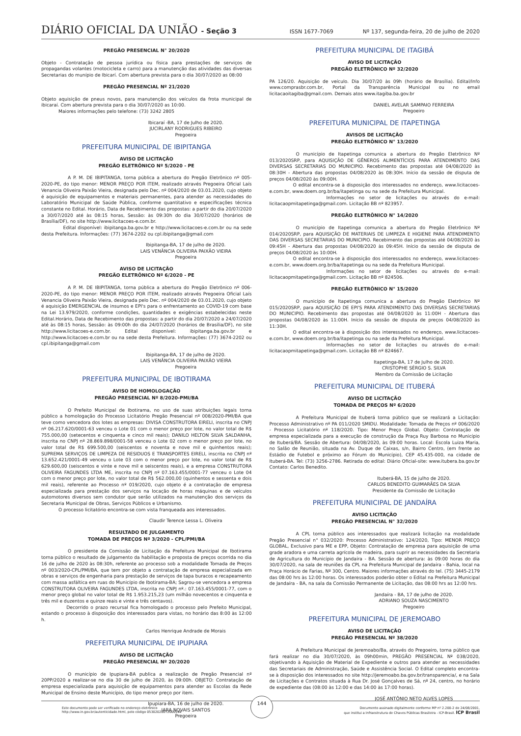DIÁRIO OFICIAL DA UNIÃO - Seção 3
ISSN 1677-7069 Nº 137, segunda-feira, 20 de julho de 2020
PREGÃO PRESENCIAL N° 20/2020
Objeto - Contratação de pessoa jurídica ou física para prestações de serviços de propagandas volantes (motocicleta e carro) para a manutenção das atividades das diversas Secretarias do munípio de Ibicarí. Com abertura prevista para o dia 30/07/2020 as 08:00
PREGÃO PRESENCIAL Nº 21/2020
Objeto aquisição de pneus novos, para manutenção dos veículos da frota municipal de ibicaraí. Com abertura prevista para o dia 30/07/2020 as 10:00.
Maiores informações pelo telefone: (73) 3242 2805
Ibicaraí -BA, 17 de Julho de 2020.
JUCIRLANY RODRIGUES RIBEIRO
Pregoeira
PREFEITURA MUNICIPAL DE IBIPITANGA
AVISO DE LICITAÇÃO
PREGÃO ELETRÔNICO Nº 5/2020 - PE
A P. M. DE IBIPITANGA, torna pública a abertura do Pregão Eletrônico nº 005-2020-PE, do tipo menor: MENOR PREÇO POR ITEM, realizado através Pregoeira Oficial Laís Venancia Oliveira Paixão Vieira, designada pelo Dec. nº 004/2020 de 03.01.2020, cujo objeto é aquisição de equipamentos e materiais permanentes, para atender as necessidades do Laboratório Municipal de Saúde Pública, conforme quantitativo e especificações técnica constante no Edital. Horário, Data de Recebimento das propostas: a partir do dia 20/07/2020 a 30/07/2020 até às 08:15 horas, Sessão: às 09:30h do dia 30/07/2020 (horários de Brasília/DF), no site http://www.licitacoes-e.com.br.
Edital disponível: ibipitanga.ba.gov.br e http://www.licitacoes-e.com.br ou na sede desta Prefeitura. Informações: (77) 3674-2202 ou cpl.ibipitanga@gmail.com
Ibipitanga-BA, 17 de julho de 2020.
LAIS VENÂNCIA OLIVEIRA PAIXÃO VIEIRA
Pregoeira
AVISO DE LICITAÇÃO
PREGÃO ELETRÔNICO Nº 6/2020 - PE
A P. M. DE IBIPITANGA, torna pública a abertura do Pregão Eletrônico nº 006-2020-PE, do tipo menor: MENOR PREÇO POR ITEM, realizado através Pregoeira Oficial Laís Venancia Oliveira Paixão Vieira, designada pelo Dec. nº 004/2020 de 03.01.2020, cujo objeto é aquisição EMERGENCIAL de insumos e EPI's para o enfrentamento ao COVID-19 com base na Lei 13.979/2020, conforme condições, quantidades e exigências estabelecidas neste Edital.Horário, Data de Recebimento das propostas: a partir do dia 20/07/2020 a 24/07/2020 até às 08:15 horas, Sessão: às 09:00h do dia 24/07/2020 (horários de Brasília/DF), no site http://www.licitacoes-e.com.br. Edital disponível: ibipitanga.ba.gov.br e http://www.licitacoes-e.com.br ou na sede desta Prefeitura. Informações: (77) 3674-2202 ou cpl.ibipitanga@gmail.com
Ibipitanga-BA, 17 de julho de 2020.
LAIS VENÂNCIA OLIVEIRA PAIXÃO VIEIRA
Pregoeira
PREFEITURA MUNICIPAL DE IBOTIRAMA
AVISO DE HOMOLOGAÇÃO
PREGÃO PRESENCIAL Nº 8/2020-PMI/BA
O Prefeito Municipal de Ibotirama, no uso de suas atribuições legais torna público a homologação do Processo Licitatório Pregão Presencial nº 008/2020-PMI/BA que teve como vencedora dos lotes as empresas: DIVISA CONSTRUTORA EIRELI, inscrita no CNPJ nº 06.217.620/0001-63 venceu o Lote 01 com o menor preço por lote, no valor total de R$ 755.000,00 (setecentos e cinquenta e cinco mil reais); DANILO HELTON SILVA SALDANHA, inscrita no CNPJ nº 28.869.898/0001-58 venceu o Lote 02 com o menor preço por lote, no valor total de R$ 699.500,00 (seiscentos e noventa e nove mil e quinhentos reais); SUPREMA SERVIÇOS DE LIMPEZA DE RESIDUOS E TRANSPORTES EIRELI, inscrita no CNPJ nº 13.652.421/0001-49 venceu o Lote 03 com o menor preço por lote, no valor total de R$ 629.600,00 (seiscentos e vinte e nove mil e seiscentos reais), e a empresa CONSTRUTORA OLIVEIRA FAGUNDES LTDA ME, inscrita no CNPJ nº 07.163.455/0001-77 venceu o Lote 04 com o menor preço por lote, no valor total de R$ 562.000,00 (quinhentos e sessenta e dois mil reais), referente ao Processo nº 019/2020, cujo objeto é a contratação de empresa especializada para prestação dos serviços na locação de horas máquinas e de veículos automotores diversos sem condutor que serão utilizados na manutenção dos serviços da Secretaria Municipal de Obras, Serviços Públicos e Urbanismo.
O processo licitatório encontra-se com vista franqueada aos interessados.
Claudir Terence Lessa L. Oliveira
RESULTADO DE JULGAMENTO
TOMADA DE PREÇOS Nº 3/2020 - CPL/PMI/BA
O presidente da Comissão de Licitação da Prefeitura Municipal de Ibotirama torna público o resultado de julgamento da habilitação e proposta de preços ocorrida no dia 16 de julho de 2020 às 08:30h, referente ao processo sob a modalidade Tomada de Preços nº 003/2020-CPL/PMI/BA, que tem por objeto a contratação de empresa especializada em obras e serviços de engenharia para prestação de serviços de tapa buracos e recapeamento com massa asfáltica em ruas do Município de Ibotirama-BA; Sagrou-se vencedora a empresa CONSTRUTORA OLIVEIRA FAGUNDES LTDA, inscrita no CNPJ nº.: 07.163.455/0001-77, com o menor preço global no valor total de R$ 1.953.215,23 (um milhão novecentos e cinquenta e três mil e duzentos e quinze reais e vinte e três centavos).
Decorrido o prazo recursal fica homologado o processo pelo Prefeito Municipal, estando o processo à disposição dos interessados para vistas, no horário das 8:00 às 12:00 h.
Carlos Henrique Andrade de Morais
PREFEITURA MUNICIPAL DE IPUPIARA
AVISO DE LICITAÇÃO
PREGÃO PRESENCIAL Nº 20/2020
O município de Ipupiara-BA publica a realização de Pregão Presencial nº 20PP/2020 a realizar-se no dia 30 de julho de 2020, às 09:00h. OBJETO: Contratação de empresa especializada para aquisição de equipamentos para atender as Escolas da Rede Municipal de Ensino deste Município, do tipo menor preço por item.
Ipupiara-BA, 16 de julho de 2020.
IARA NOVAIS SANTOS
Pregoeira
PREFEITURA MUNICIPAL DE ITAGIBÁ
AVISO DE LICITAÇÃO
PREGÃO ELETRÔNICO Nº 32/2020
PA 126/20. Aquisição de veículo. Dia 30/07/20 às 09h (horário de Brasília). Edital/Info www.comprasbr.com.br, Portal da Transparência Municipal ou no email licitacaoitagiba@gmail.com. Demais atos www.itagiba.ba.gov.br
DANIEL AVELAR SAMPAIO FERREIRA
Pregoeiro
PREFEITURA MUNICIPAL DE ITAPETINGA
AVISOS DE LICITAÇÃO
PREGÃO ELETRÔNICO N° 13/2020
O município de Itapetinga comunica a abertura do Pregão Eletrônico Nº 013/2020SRP, para AQUISIÇÃO DE GÊNEROS ALIMENTÍCIOS PARA ATENDIMENTO DAS DIVERSAS SECRETARIAS DO MUNICIPIO. Recebimento das propostas até 04/08/2020 às 08:30H - Abertura das propostas 04/08/2020 às 08:30H. Início da sessão de disputa de preços 04/08/2020 às 09:00H.
O edital encontra-se à disposição dos interessados no endereço, www.licitacoes-e.com.br, www.doem.org.br/ba/itapetinga ou na sede da Prefeitura Municipal.
Informações no setor de licitações ou através do e-mail: licitacaopmitapetinga@gmail.com. Licitação BB nº 823957.
PREGÃO ELETRÔNICO N° 14/2020
O município de Itapetinga comunica a abertura do Pregão Eletrônico Nº 014/2020SRP, para AQUISIÇÃO DE MATERIAIS DE LIMPEZA E HIGIENE PARA ATENDIMENTO DAS DIVERSAS SECRETARIAS DO MUNICIPIO. Recebimento das propostas até 04/08/2020 às 09:45H - Abertura das propostas 04/08/2020 às 09:45H. Início da sessão de disputa de preços 04/08/2020 às 10:00H.
O edital encontra-se à disposição dos interessados no endereço, www.licitacoes-e.com.br, www.doem.org.br/ba/itapetinga ou na sede da Prefeitura Municipal.
Informações no setor de licitações ou através do e-mail: licitacaopmitapetinga@gmail.com. Licitação BB nº 824506.
PREGÃO ELETRÔNICO N° 15/2020
O município de Itapetinga comunica a abertura do Pregão Eletrônico Nº 015/2020SRP, para AQUISIÇÃO DE EPI'S PARA ATENDIMENTO DAS DIVERSAS SECRETARIAS DO MUNICIPIO. Recebimento das propostas até 04/08/2020 às 11:00H - Abertura das propostas 04/08/2020 às 11:00H. Início da sessão de disputa de preços 04/08/2020 às 11:30H.
O edital encontra-se à disposição dos interessados no endereço, www.licitacoes-e.com.br, www.doem.org.br/ba/itapetinga ou na sede da Prefeitura Municipal.
Informações no setor de licitações ou através do e-mail: licitacaopmitapetinga@gmail.com. Licitação BB nº 824667.
Itapetinga-BA, 17 de Julho de 2020.
CRISTOPHE SÉRGIO S. SILVA
Membro da Comissão de Licitação
PREFEITURA MUNICIPAL DE ITUBERÁ
AVISO DE LICITAÇÃO
TOMADA DE PREÇOS Nº 6/2020
A Prefeitura Municipal de Ituberá torna público que se realizará a Licitação: Processo Administrativo nº PA 011/2020 SMIDU. Modalidade: Tomada de Preços nº 006/2020 - Processo Licitatório nº 118/2020. Tipo: Menor Preço Global. Objeto: Contratação de empresa especializada para a execução de construção da Praça Ruy Barbosa no Município de Ituberá/BA. Sessão de Abertura: 04/08/2020, às 09:00 horas. Local: Escola Luiza Maria, no Salão de Reunião, situada na Av. Duque de Caixas, s/n, Bairro Centro, (em frente ao Estádio de Futebol e próximo ao Fórum do Município), CEP 45.435-000, na cidade de Ituberá-BA. Tel: (73) 3256-2786. Retirada do edital: Diário Oficial-site: www.itubera.ba.gov.br Contato: Carlos Benedito.
Ituberá-BA, 15 de julho de 2020.
CARLOS BENEDITO GUIMARÃES DA SILVA
Presidente da Comissão de Licitação
PREFEITURA MUNICIPAL DE JANDAÍRA
AVISO LICITAÇÃO
PREGÃO PRESENCIAL N° 32/2020
A CPL torna público aos interessados que realizará licitação na modalidade Pregão Presencial n° 032/2020: Processo Administrativo: 124/2020, Tipo: MENOR PREÇO GLOBAL, Exclusivo para ME e EPP, Objeto: Contratação de empresa para aquisição de uma grade aradora e uma carreta agrícola de madeira, para suprir as necessidades da Secretaria de Agricultura do Município de Jandaíra - BA. Sessão de abertura: às 09:00 horas do dia 30/07/2020, na sala de reuniões da CPL na Prefeitura Municipal de Jandaíra - Bahia, local na Praça Horácio de Farias, Nº 300, Centro. Maiores informações através do tel. (75) 3445-2179 das 08:00 hrs às 12:00 horas. Os interessados poderão obter o Edital na Prefeitura Municipal de Jandaíra - BA, na sala da Comissão Permanente de Licitação, das 08:00 hrs as 12:00 hrs.
Jandaíra - BA, 17 de julho de 2020.
ADRIANO SOUZA NASCIMENTO
Pregoeiro
PREFEITURA MUNICIPAL DE JEREMOABO
AVISO DE LICITAÇÃO
PREGÃO PRESENCIAL Nº 38/2020
A Prefeitura Municipal de Jeremoabo/Ba, através do Pregoeiro, torna público que fará realizar no dia 30/07/2020, às 09h00min, PREGÃO PRESENCIAL Nº 038/2020, objetivando à Aquisição de Material de Expediente e outros para atender as necessidades das Secretariais de Administração, Saúde e Assistência Social. O Edital completo encontra-se à disposição dos interessados no site http://jeremoabo.ba.gov.br/transparencia/, e na Sala de Licitações e Contratos situada à Rua Dr. José Gonçalves de Sá, nº 24, centro, no horário de expediente das (08:00 às 12:00 e das 14:00 às 17:00 horas).
JOSÉ ANTÔNIO NETO ALVES LOPES
Este documento pode ser verificado no endereço eletrônico
http://www.in.gov.br/autenticidade.html, pelo código 05302020072000144
Documento assinado digitalmente conforme MP nº 2.200-2 de 24/08/2001,
que institui a Infraestrutura de Chaves Públicas Brasileira - ICP-Brasil. ICP Brasil
144